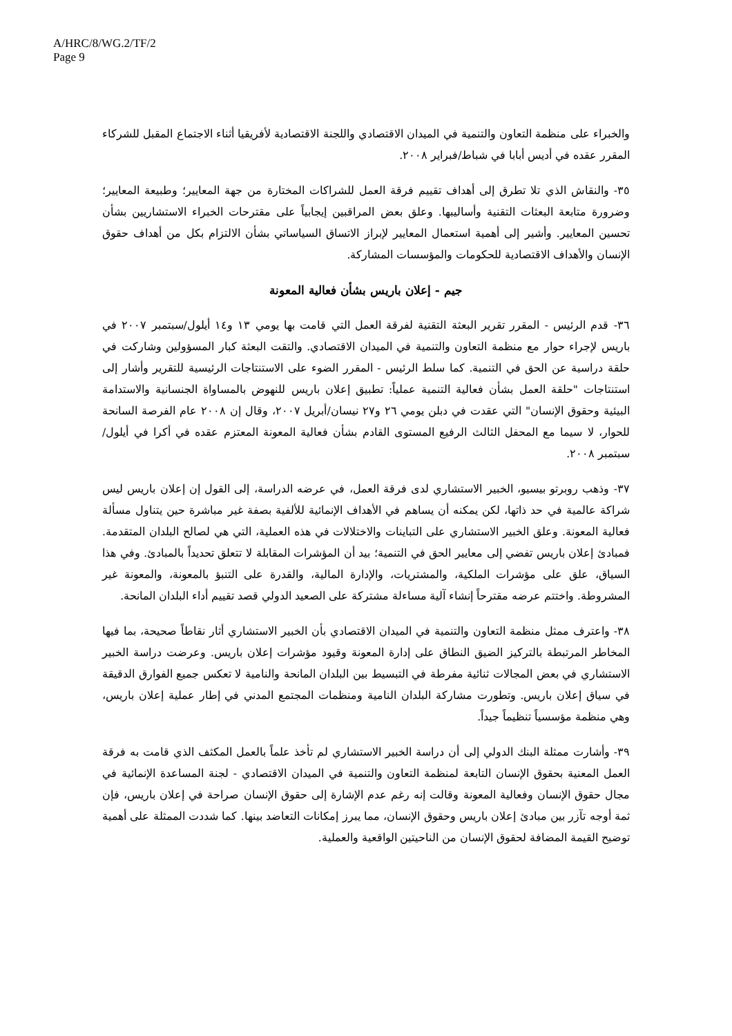A/HRC/8/WG.2/TF/2
Page 9
والخبراء على منظمة التعاون والتنمية في الميدان الاقتصادي واللجنة الاقتصادية لأفريقيا أثناء الاجتماع المقبل للشركاء المقرر عقده في أديس أبابا في شباط/فبراير ٢٠٠٨.
٣٥- والنقاش الذي تلا تطرق إلى أهداف تقييم فرقة العمل للشراكات المختارة من جهة المعايير؛ وطبيعة المعايير؛ وضرورة متابعة البعثات التقنية وأساليبها. وعلق بعض المراقبين إيجابياً على مقترحات الخبراء الاستشاريين بشأن تحسين المعايير. وأشير إلى أهمية استعمال المعايير لإبراز الاتساق السياساتي بشأن الالتزام بكل من أهداف حقوق الإنسان والأهداف الاقتصادية للحكومات والمؤسسات المشاركة.
جيم - إعلان باريس بشأن فعالية المعونة
٣٦- قدم الرئيس - المقرر تقرير البعثة التقنية لفرقة العمل التي قامت بها يومي ١٣ و١٤ أيلول/سبتمبر ٢٠٠٧ في باريس لإجراء حوار مع منظمة التعاون والتنمية في الميدان الاقتصادي. والتقت البعثة كبار المسؤولين وشاركت في حلقة دراسية عن الحق في التنمية. كما سلط الرئيس - المقرر الضوء على الاستنتاجات الرئيسية للتقرير وأشار إلى استنتاجات "حلقة العمل بشأن فعالية التنمية عملياً: تطبيق إعلان باريس للنهوض بالمساواة الجنسانية والاستدامة البيئية وحقوق الإنسان" التي عقدت في دبلن يومي ٢٦ و٢٧ نيسان/أبريل ٢٠٠٧، وقال إن ٢٠٠٨ عام الفرصة السانحة للحوار، لا سيما مع المحفل الثالث الرفيع المستوى القادم بشأن فعالية المعونة المعتزم عقده في أكرا في أيلول/سبتمبر ٢٠٠٨.
٣٧- وذهب روبرتو بيسيو، الخبير الاستشاري لدى فرقة العمل، في عرضه الدراسة، إلى القول إن إعلان باريس ليس شراكة عالمية في حد ذاتها، لكن يمكنه أن يساهم في الأهداف الإنمائية للألفية بصفة غير مباشرة حين يتناول مسألة فعالية المعونة. وعلق الخبير الاستشاري على التباينات والاختلالات في هذه العملية، التي هي لصالح البلدان المتقدمة. فمبادئ إعلان باريس تفضي إلى معايير الحق في التنمية؛ بيد أن المؤشرات المقابلة لا تتعلق تحديداً بالمبادئ. وفي هذا السياق، علق على مؤشرات الملكية، والمشتريات، والإدارة المالية، والقدرة على التنبؤ بالمعونة، والمعونة غير المشروطة. واختتم عرضه مقترحاً إنشاء آلية مساءلة مشتركة على الصعيد الدولي قصد تقييم أداء البلدان المانحة.
٣٨- واعترف ممثل منظمة التعاون والتنمية في الميدان الاقتصادي بأن الخبير الاستشاري أثار نقاطاً صحيحة، بما فيها المخاطر المرتبطة بالتركيز الضيق النطاق على إدارة المعونة وقيود مؤشرات إعلان باريس. وعرضت دراسة الخبير الاستشاري في بعض المجالات ثنائية مفرطة في التبسيط بين البلدان المانحة والنامية لا تعكس جميع الفوارق الدقيقة في سياق إعلان باريس. وتطورت مشاركة البلدان النامية ومنظمات المجتمع المدني في إطار عملية إعلان باريس، وهي منظمة مؤسسياً تنظيماً جيداً.
٣٩- وأشارت ممثلة البنك الدولي إلى أن دراسة الخبير الاستشاري لم تأخذ علماً بالعمل المكثف الذي قامت به فرقة العمل المعنية بحقوق الإنسان التابعة لمنظمة التعاون والتنمية في الميدان الاقتصادي - لجنة المساعدة الإنمائية في مجال حقوق الإنسان وفعالية المعونة وقالت إنه رغم عدم الإشارة إلى حقوق الإنسان صراحة في إعلان باريس، فإن ثمة أوجه تآزر بين مبادئ إعلان باريس وحقوق الإنسان، مما يبرز إمكانات التعاضد بينها. كما شددت الممثلة على أهمية توضيح القيمة المضافة لحقوق الإنسان من الناحيتين الواقعية والعملية.